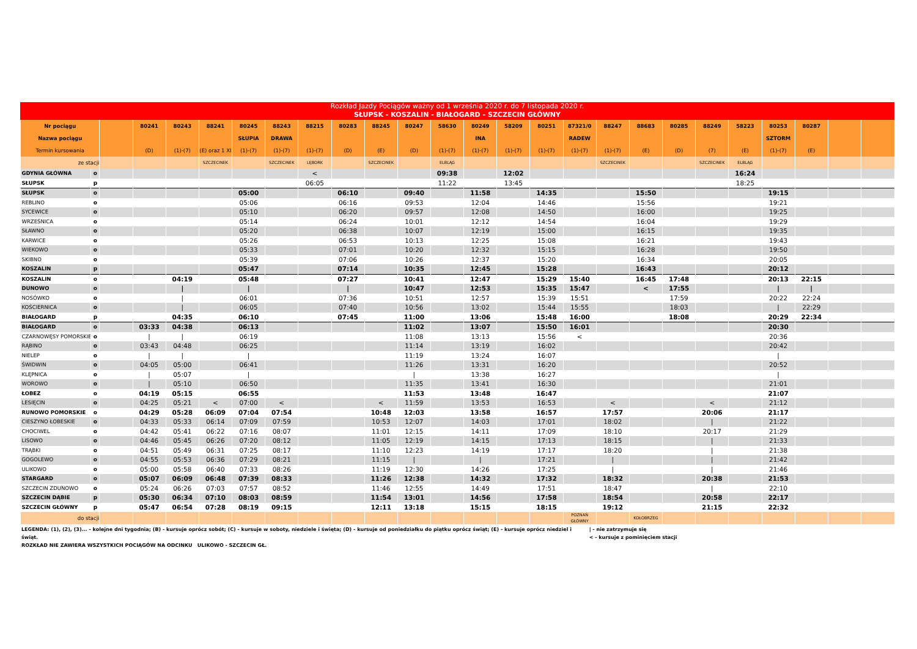Rozkład Jazdy Pociągów ważny od 1 września 2020 r. do 7 listopada 2020 r.
SŁUPSK - KOSZALIN - BIAŁOGARD - SZCZECIN GŁÓWNY
| Nr pociągu | | | 80241 | 80243 | 88241 | 80245 | 88243 | 88215 | 80283 | 88245 | 80247 | 58630 | 80249 | 58209 | 80251 | 87321/0 | 88247 | 88683 | 80285 | 88249 | 58223 | 80253 | 80287 | | |
| --- | --- | --- | --- | --- | --- | --- | --- | --- | --- | --- | --- | --- | --- | --- | --- | --- | --- | --- | --- | --- | --- | --- | --- | --- | --- |
| Nazwa pociągu | | | | | | SŁUPIA | DRAWA | | | | | | INA | | | RADEW | | | | | | SZTORM | | | |
| Termin kursowania | | | (D) | (1)-(7) | (E) oraz 1 XI | (1)-(7) | (1)-(7) | (1)-(7) | (D) | (E) | (D) | (1)-(7) | (1)-(7) | (1)-(7) | (1)-(7) | (1)-(7) | (1)-(7) | (E) | (D) | (7) | (E) | (1)-(7) | (E) | | |
| ze stacji | | | | | SZCZECINEK | | SZCZECINEK | LĘBORK | | SZCZECINEK | | ELBLĄG | | | | | SZCZECINEK | | | SZCZECINEK | ELBLĄG | | | | |
| GDYNIA GŁÓWNA | o | | | | | | | < | | | | 09:38 | | 12:02 | | | | | | | 16:24 | | | | |
| SŁUPSK | p | | | | | | | 06:05 | | | | 11:22 | | 13:45 | | | | | | | 18:25 | | | | |
| SŁUPSK | o | | | | | 05:00 | | | 06:10 | | 09:40 | | 11:58 | | 14:35 | | | 15:50 | | | | 19:15 | | | |
| REBLINO | o | | | | | 05:06 | | | 06:16 | | 09:53 | | 12:04 | | 14:46 | | | 15:56 | | | | 19:21 | | | |
| SYCEWICE | o | | | | | 05:10 | | | 06:20 | | 09:57 | | 12:08 | | 14:50 | | | 16:00 | | | | 19:25 | | | |
| WRZEŚNICA | o | | | | | 05:14 | | | 06:24 | | 10:01 | | 12:12 | | 14:54 | | | 16:04 | | | | 19:29 | | | |
| SŁAWNO | o | | | | | 05:20 | | | 06:38 | | 10:07 | | 12:19 | | 15:00 | | | 16:15 | | | | 19:35 | | | |
| KARWICE | o | | | | | 05:26 | | | 06:53 | | 10:13 | | 12:25 | | 15:08 | | | 16:21 | | | | 19:43 | | | |
| WIEKOWO | o | | | | | 05:33 | | | 07:01 | | 10:20 | | 12:32 | | 15:15 | | | 16:28 | | | | 19:50 | | | |
| SKIBNO | o | | | | | 05:39 | | | 07:06 | | 10:26 | | 12:37 | | 15:20 | | | 16:34 | | | | 20:05 | | | |
| KOSZALIN | p | | | | | 05:47 | | | 07:14 | | 10:35 | | 12:45 | | 15:28 | | | 16:43 | | | | 20:12 | | | |
| KOSZALIN | o | | | 04:19 | | 05:48 | | | 07:27 | | 10:41 | | 12:47 | | 15:29 | 15:40 | | 16:45 | 17:48 | | | 20:13 | 22:15 | | |
| DUNOWO | o | | | / | | / | | | / | | 10:47 | | 12:53 | | 15:35 | 15:47 | | < | 17:55 | | | / | / | | |
| NOSÓWKO | o | | | / | | 06:01 | | | 07:36 | | 10:51 | | 12:57 | | 15:39 | 15:51 | | | 17:59 | | | 20:22 | 22:24 | | |
| KOŚCIERNICA | o | | | / | | 06:05 | | | 07:40 | | 10:56 | | 13:02 | | 15:44 | 15:55 | | | 18:03 | | | / | 22:29 | | |
| BIAŁOGARD | p | | | 04:35 | | 06:10 | | | 07:45 | | 11:00 | | 13:06 | | 15:48 | 16:00 | | | 18:08 | | | 20:29 | 22:34 | | |
| BIAŁOGARD | o | | 03:33 | 04:38 | | 06:13 | | | | | 11:02 | | 13:07 | | 15:50 | 16:01 | | | | | | 20:30 | | | |
| CZARNOWĘSY POMORSKIE | o | | / | / | | 06:19 | | | | | 11:08 | | 13:13 | | 15:56 | < | | | | | | 20:36 | | | |
| RĄBINO | o | | 03:43 | 04:48 | | 06:25 | | | | | 11:14 | | 13:19 | | 16:02 | | | | | | | 20:42 | | | |
| NIELEP | o | | / | / | | / | | | | | 11:19 | | 13:24 | | 16:07 | | | | | | | / | | | |
| ŚWIDWIN | o | | 04:05 | 05:00 | | 06:41 | | | | | 11:26 | | 13:31 | | 16:20 | | | | | | | 20:52 | | | |
| KLĘPNICA | o | | / | 05:07 | | / | | | | | / | | 13:38 | | 16:27 | | | | | | | / | | | |
| WOROWO | o | | / | 05:10 | | 06:50 | | | | | 11:35 | | 13:41 | | 16:30 | | | | | | | 21:01 | | | |
| ŁOBEZ | o | | 04:19 | 05:15 | | 06:55 | | | | | 11:53 | | 13:48 | | 16:47 | | | | | | | 21:07 | | | |
| LESIĘCIN | o | | 04:25 | 05:21 | < | 07:00 | < | | | < | 11:59 | | 13:53 | | 16:53 | | < | | | < | | 21:12 | | | |
| RUNOWO POMORSKIE | o | | 04:29 | 05:28 | 06:09 | 07:04 | 07:54 | | | 10:48 | 12:03 | | 13:58 | | 16:57 | | 17:57 | | | 20:06 | | 21:17 | | | |
| CIESZYNO ŁOBESKIE | o | | 04:33 | 05:33 | 06:14 | 07:09 | 07:59 | | | 10:53 | 12:07 | | 14:03 | | 17:01 | | 18:02 | | | / | | 21:22 | | | |
| CHOCIWEL | o | | 04:42 | 05:41 | 06:22 | 07:16 | 08:07 | | | 11:01 | 12:15 | | 14:11 | | 17:09 | | 18:10 | | | 20:17 | | 21:29 | | | |
| LISOWO | o | | 04:46 | 05:45 | 06:26 | 07:20 | 08:12 | | | 11:05 | 12:19 | | 14:15 | | 17:13 | | 18:15 | | | / | | 21:33 | | | |
| TRĄBKI | o | | 04:51 | 05:49 | 06:31 | 07:25 | 08:17 | | | 11:10 | 12:23 | | 14:19 | | 17:17 | | 18:20 | | | / | | 21:38 | | | |
| GOGOLEWO | o | | 04:55 | 05:53 | 06:36 | 07:29 | 08:21 | | | 11:15 | / | | / | | 17:21 | | / | | | / | | 21:42 | | | |
| ULIKOWO | o | | 05:00 | 05:58 | 06:40 | 07:33 | 08:26 | | | 11:19 | 12:30 | | 14:26 | | 17:25 | | / | | | / | | 21:46 | | | |
| STARGARD | o | | 05:07 | 06:09 | 06:48 | 07:39 | 08:33 | | | 11:26 | 12:38 | | 14:32 | | 17:32 | | 18:32 | | | 20:38 | | 21:53 | | | |
| SZCZECIN ZDUNOWO | o | | 05:24 | 06:26 | 07:03 | 07:57 | 08:52 | | | 11:46 | 12:55 | | 14:49 | | 17:51 | | 18:47 | | | / | | 22:10 | | | |
| SZCZECIN DĄBIE | p | | 05:30 | 06:34 | 07:10 | 08:03 | 08:59 | | | 11:54 | 13:01 | | 14:56 | | 17:58 | | 18:54 | | | 20:58 | | 22:17 | | | |
| SZCZECIN GŁÓWNY | p | | 05:47 | 06:54 | 07:28 | 08:19 | 09:15 | | | 12:11 | 13:18 | | 15:15 | | 18:15 | | 19:12 | | | 21:15 | | 22:32 | | | |
| do stacji | | | | | | | | | | | | | | | | POZNAŃ GŁÓWNY | | KOŁOBRZEG | | | | | | | |
LEGENDA: (1), (2), (3)... - kolejne dni tygodnia; (B) - kursuje oprócz sobót; (C) - kursuje w soboty, niedziele i święta; (D) - kursuje od poniedziałku do piątku oprócz świąt; (E) - kursuje oprócz niedziel i świąt.
ROZKŁAD NIE ZAWIERA WSZYSTKICH POCIĄGÓW NA ODCINKU ULIKOWO - SZCZECIN GŁ.
| - nie zatrzymuje się
< - kursuje z pominięciem stacji